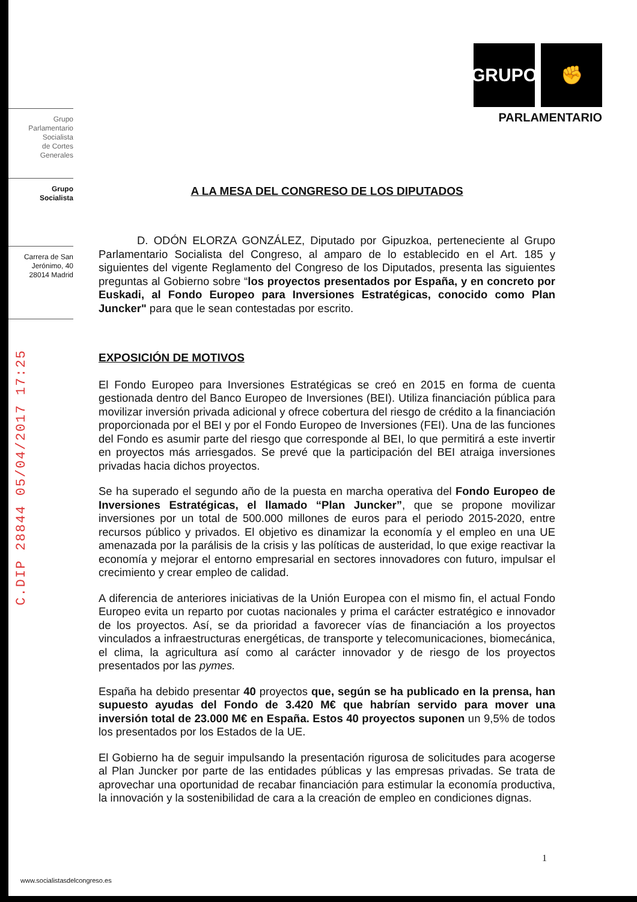Grupo
Parlamentario
Socialista
de Cortes
Generales
Grupo
Socialista
Carrera de San
Jerónimo, 40
28014 Madrid
C.DIP 28844 05/04/2017 17:25
GRUPO ✊
PARLAMENTARIO
A LA MESA DEL CONGRESO DE LOS DIPUTADOS
D. ODÓN ELORZA GONZÁLEZ, Diputado por Gipuzkoa, perteneciente al Grupo Parlamentario Socialista del Congreso, al amparo de lo establecido en el Art. 185 y siguientes del vigente Reglamento del Congreso de los Diputados, presenta las siguientes preguntas al Gobierno sobre “los proyectos presentados por España, y en concreto por Euskadi, al Fondo Europeo para Inversiones Estratégicas, conocido como Plan Juncker" para que le sean contestadas por escrito.
EXPOSICIÓN DE MOTIVOS
El Fondo Europeo para Inversiones Estratégicas se creó en 2015 en forma de cuenta gestionada dentro del Banco Europeo de Inversiones (BEI). Utiliza financiación pública para movilizar inversión privada adicional y ofrece cobertura del riesgo de crédito a la financiación proporcionada por el BEI y por el Fondo Europeo de Inversiones (FEI). Una de las funciones del Fondo es asumir parte del riesgo que corresponde al BEI, lo que permitirá a este invertir en proyectos más arriesgados. Se prevé que la participación del BEI atraiga inversiones privadas hacia dichos proyectos.
Se ha superado el segundo año de la puesta en marcha operativa del Fondo Europeo de Inversiones Estratégicas, el llamado “Plan Juncker”, que se propone movilizar inversiones por un total de 500.000 millones de euros para el periodo 2015-2020, entre recursos público y privados. El objetivo es dinamizar la economía y el empleo en una UE amenazada por la parálisis de la crisis y las políticas de austeridad, lo que exige reactivar la economía y mejorar el entorno empresarial en sectores innovadores con futuro, impulsar el crecimiento y crear empleo de calidad.
A diferencia de anteriores iniciativas de la Unión Europea con el mismo fin, el actual Fondo Europeo evita un reparto por cuotas nacionales y prima el carácter estratégico e innovador de los proyectos. Así, se da prioridad a favorecer vías de financiación a los proyectos vinculados a infraestructuras energéticas, de transporte y telecomunicaciones, biomecánica, el clima, la agricultura así como al carácter innovador y de riesgo de los proyectos presentados por las pymes.
España ha debido presentar 40 proyectos que, según se ha publicado en la prensa, han supuesto ayudas del Fondo de 3.420 M€ que habrían servido para mover una inversión total de 23.000 M€ en España. Estos 40 proyectos suponen un 9,5% de todos los presentados por los Estados de la UE.
El Gobierno ha de seguir impulsando la presentación rigurosa de solicitudes para acogerse al Plan Juncker por parte de las entidades públicas y las empresas privadas. Se trata de aprovechar una oportunidad de recabar financiación para estimular la economía productiva, la innovación y la sostenibilidad de cara a la creación de empleo en condiciones dignas.
1
www.socialistasdelcongreso.es